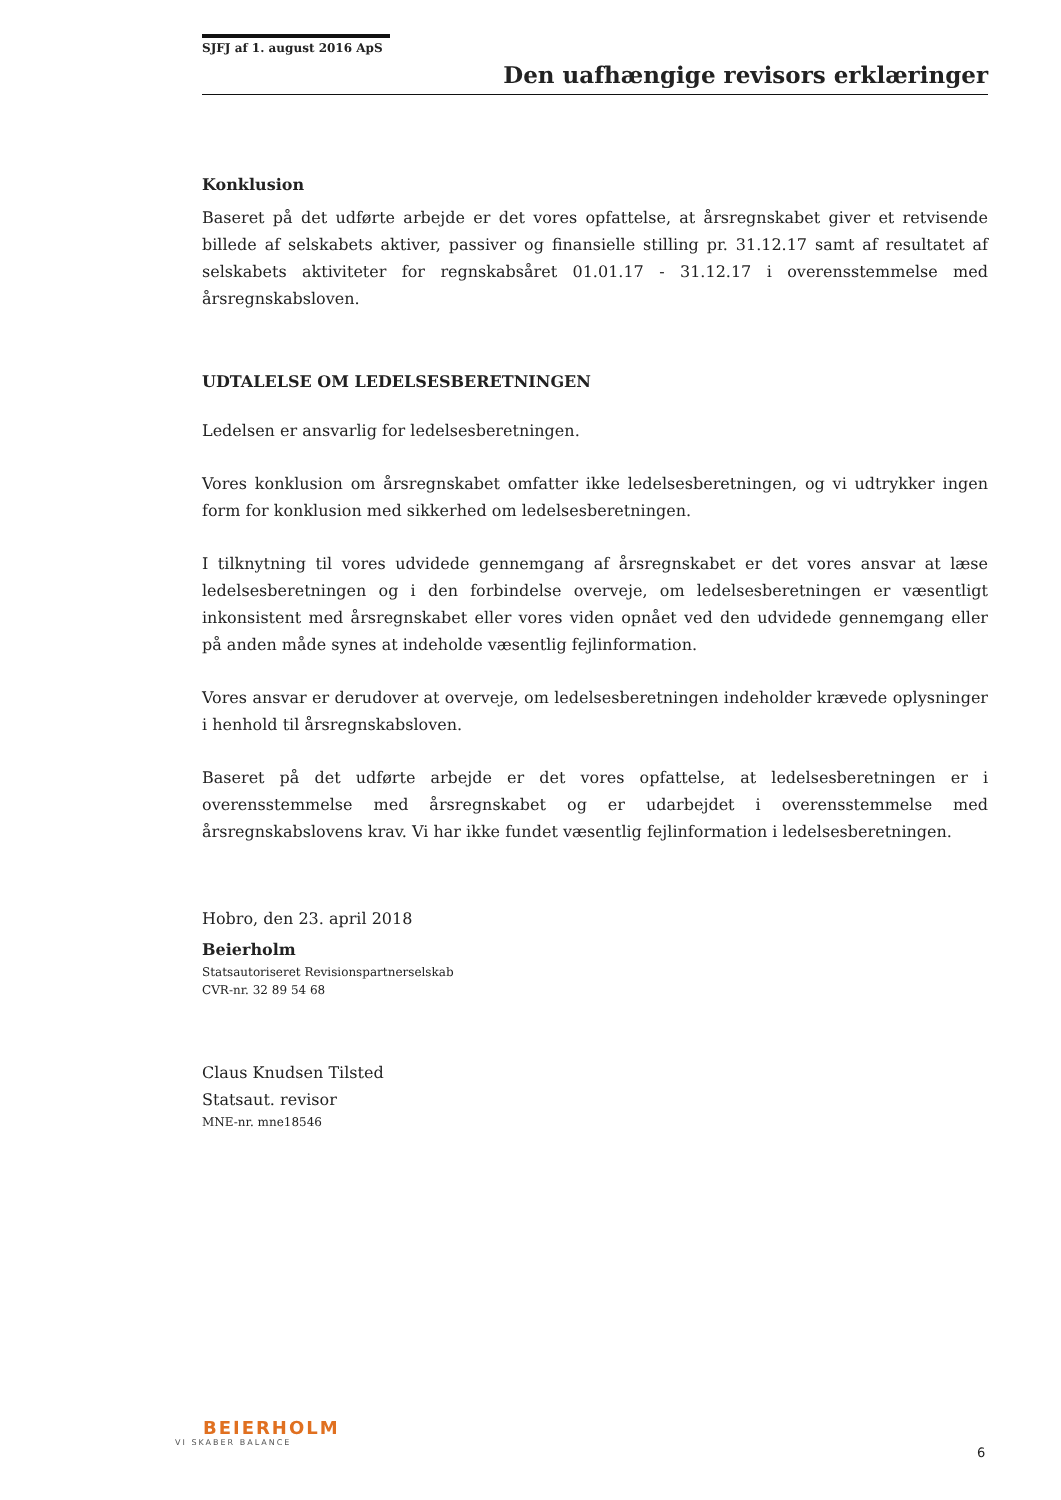SJFJ af 1. august 2016 ApS
Den uafhængige revisors erklæringer
Konklusion
Baseret på det udførte arbejde er det vores opfattelse, at årsregnskabet giver et retvisende billede af selskabets aktiver, passiver og finansielle stilling pr. 31.12.17 samt af resultatet af selskabets aktiviteter for regnskabsåret 01.01.17 - 31.12.17 i overensstemmelse med årsregnskabsloven.
UDTALELSE OM LEDELSESBERETNINGEN
Ledelsen er ansvarlig for ledelsesberetningen.
Vores konklusion om årsregnskabet omfatter ikke ledelsesberetningen, og vi udtrykker ingen form for konklusion med sikkerhed om ledelsesberetningen.
I tilknytning til vores udvidede gennemgang af årsregnskabet er det vores ansvar at læse ledelsesberetningen og i den forbindelse overveje, om ledelsesberetningen er væsentligt inkonsistent med årsregnskabet eller vores viden opnået ved den udvidede gennemgang eller på anden måde synes at indeholde væsentlig fejlinformation.
Vores ansvar er derudover at overveje, om ledelsesberetningen indeholder krævede oplysninger i henhold til årsregnskabsloven.
Baseret på det udførte arbejde er det vores opfattelse, at ledelsesberetningen er i overensstemmelse med årsregnskabet og er udarbejdet i overensstemmelse med årsregnskabslovens krav. Vi har ikke fundet væsentlig fejlinformation i ledelsesberetningen.
Hobro, den 23. april 2018
Beierholm
Statsautoriseret Revisionspartnerselskab
CVR-nr. 32 89 54 68
Claus Knudsen Tilsted
Statsaut. revisor
MNE-nr. mne18546
BEIERHOLM
VI SKABER BALANCE
6